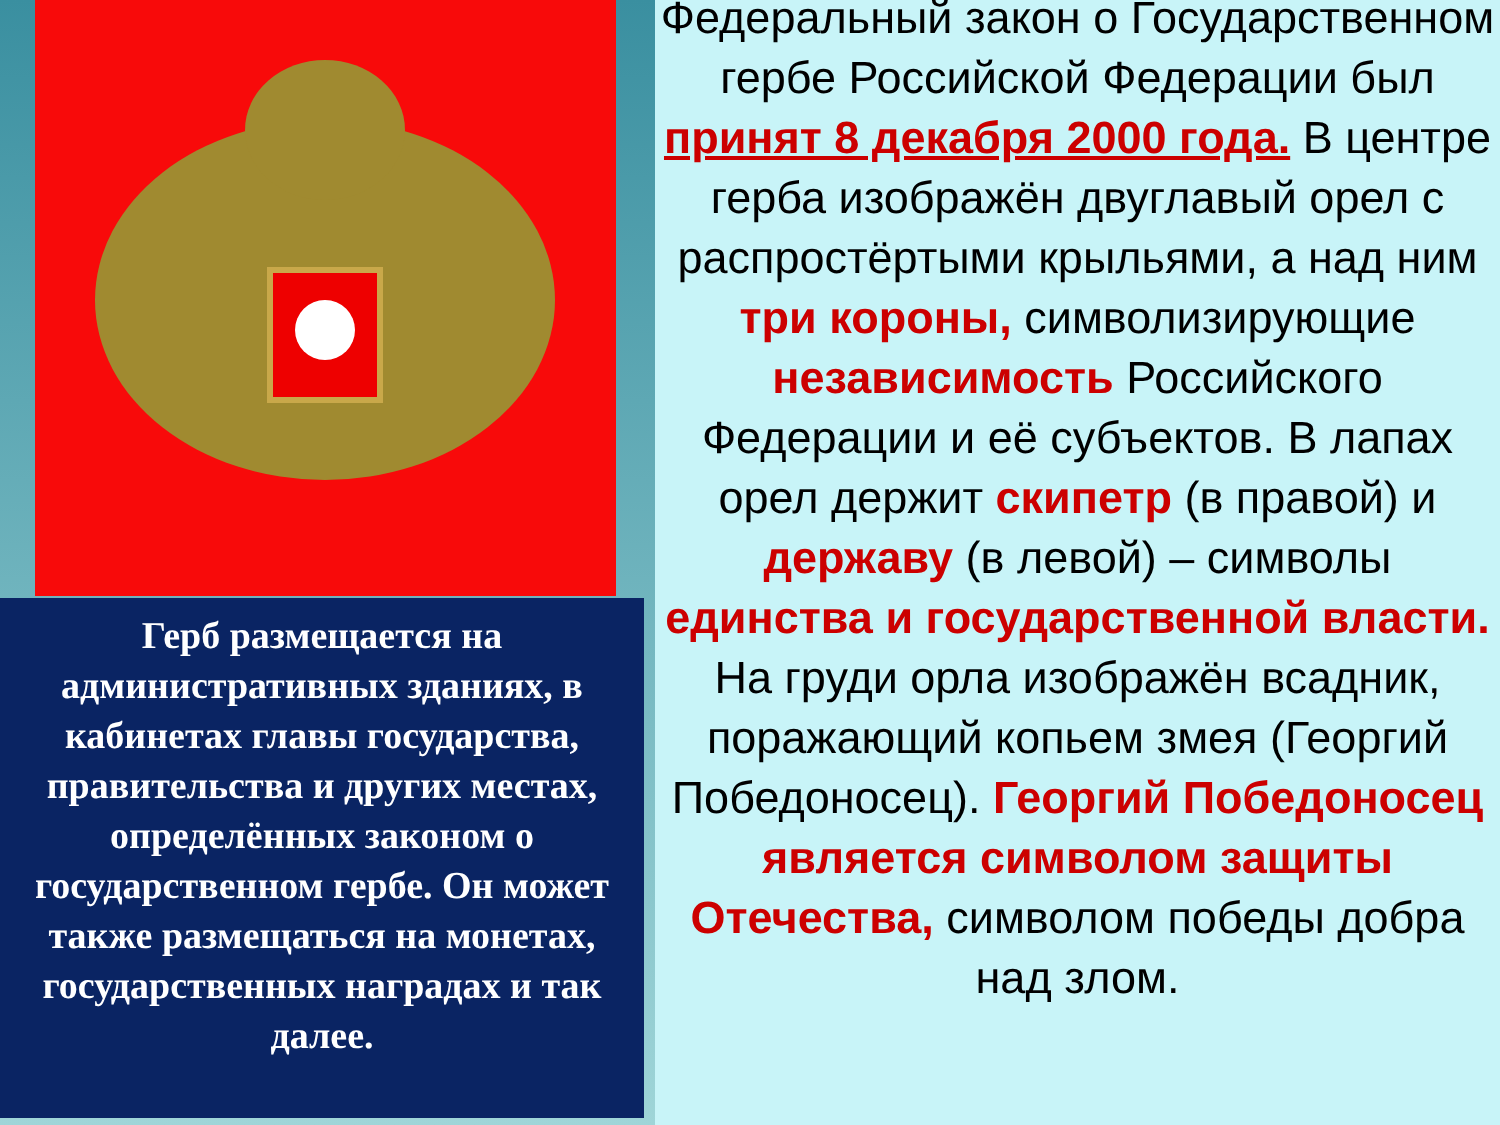Герб размещается на административных зданиях, в кабинетах главы государства, правительства и других местах, определённых законом о государственном гербе. Он может также размещаться на монетах, государственных наградах и так далее.
Федеральный закон о Государственном гербе Российской Федерации был принят 8 декабря 2000 года. В центре герба изображён двуглавый орел с распростёртыми крыльями, а над ним три короны, символизирующие независимость Российского Федерации и её субъектов. В лапах орел держит скипетр (в правой) и державу (в левой) – символы единства и государственной власти. На груди орла изображён всадник, поражающий копьем змея (Георгий Победоносец). Георгий Победоносец является символом защиты Отечества, символом победы добра над злом.